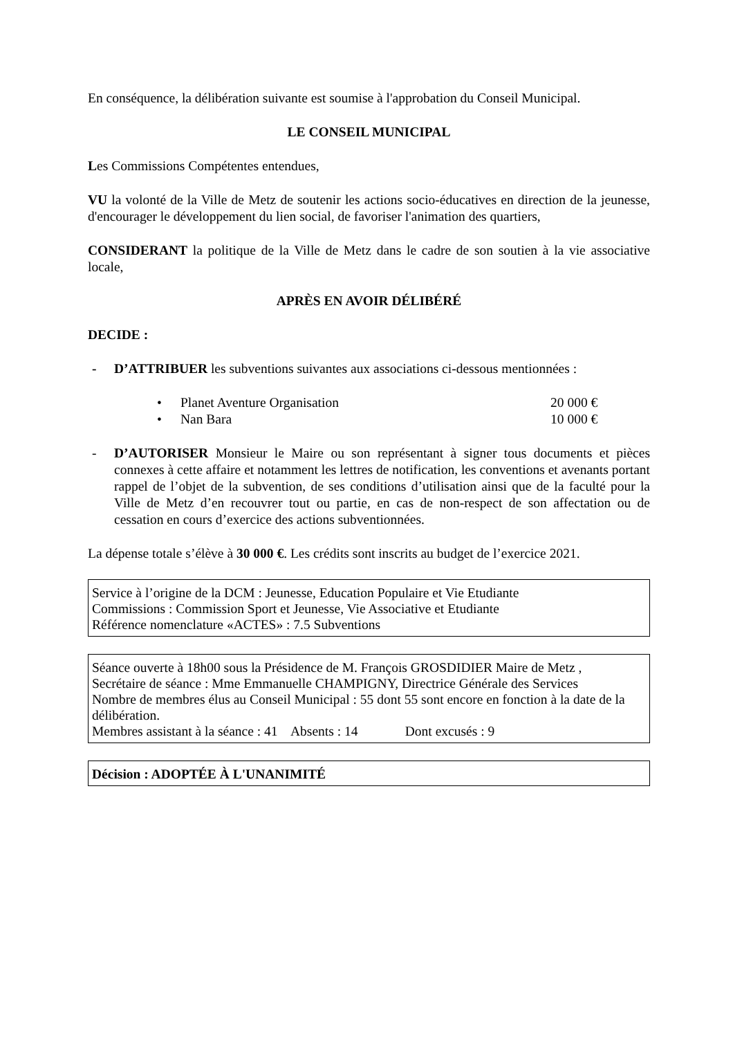En conséquence, la délibération suivante est soumise à l'approbation du Conseil Municipal.
LE CONSEIL MUNICIPAL
Les Commissions Compétentes entendues,
VU la volonté de la Ville de Metz de soutenir les actions socio-éducatives en direction de la jeunesse, d'encourager le développement du lien social, de favoriser l'animation des quartiers,
CONSIDERANT la politique de la Ville de Metz dans le cadre de son soutien à la vie associative locale,
APRÈS EN AVOIR DÉLIBÉRÉ
DECIDE :
- D’ATTRIBUER les subventions suivantes aux associations ci-dessous mentionnées :
• Planet Aventure Organisation 20 000 €
• Nan Bara 10 000 €
- D’AUTORISER Monsieur le Maire ou son représentant à signer tous documents et pièces connexes à cette affaire et notamment les lettres de notification, les conventions et avenants portant rappel de l’objet de la subvention, de ses conditions d’utilisation ainsi que de la faculté pour la Ville de Metz d’en recouvrer tout ou partie, en cas de non-respect de son affectation ou de cessation en cours d’exercice des actions subventionnées.
La dépense totale s’élève à 30 000 €. Les crédits sont inscrits au budget de l’exercice 2021.
Service à l’origine de la DCM : Jeunesse, Education Populaire et Vie Etudiante
Commissions : Commission Sport et Jeunesse, Vie Associative et Etudiante
Référence nomenclature «ACTES» : 7.5 Subventions
Séance ouverte à 18h00 sous la Présidence de M. François GROSDIDIER Maire de Metz ,
Secrétaire de séance : Mme Emmanuelle CHAMPIGNY, Directrice Générale des Services
Nombre de membres élus au Conseil Municipal : 55 dont 55 sont encore en fonction à la date de la délibération.
Membres assistant à la séance : 41 Absents : 14 Dont excusés : 9
Décision : ADOPTÉE À L'UNANIMITÉ